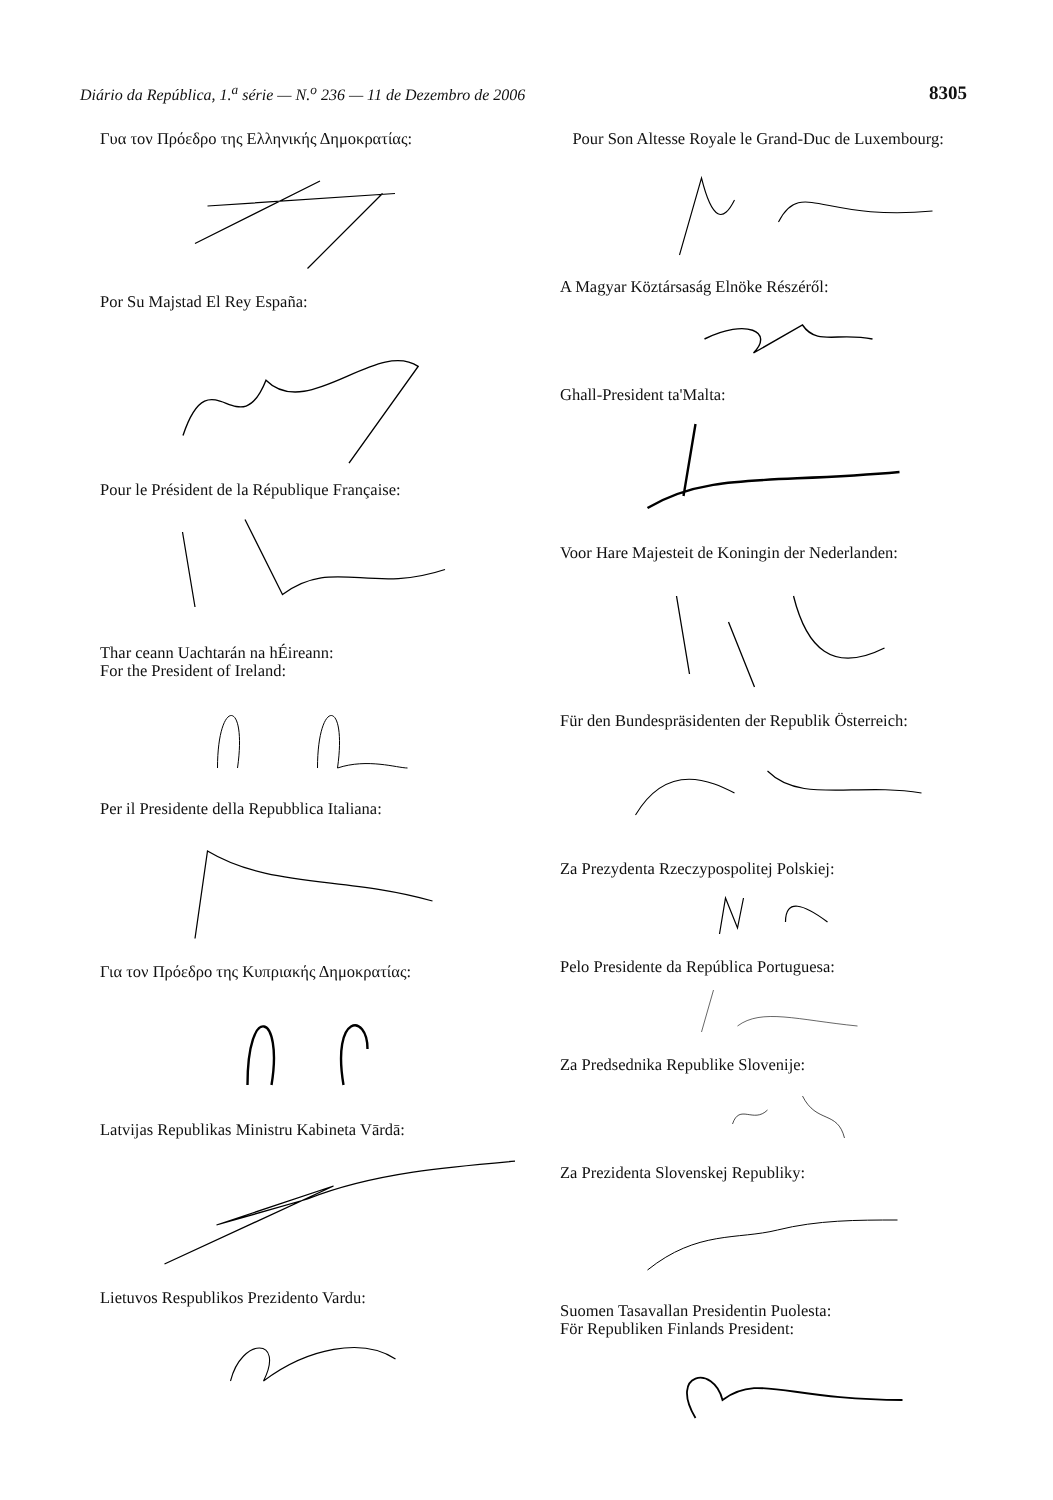Diário da República, 1.<sup>a</sup> série — N.<sup>o</sup> 236 — 11 de Dezembro de 2006 8305
Γυα τον Πρόεδρο της Ελληνικής Δημοκρατίας:
Por Su Majstad El Rey España:
Pour le Président de la République Française:
Thar ceann Uachtarán na hÉireann:
For the President of Ireland:
Per il Presidente della Repubblica Italiana:
Για τον Πρόεδρο της Κυπριακής Δημοκρατίας:
Latvijas Republikas Ministru Kabineta Vārdā:
Lietuvos Respublikos Prezidento Vardu:
Pour Son Altesse Royale le Grand-Duc de Luxembourg:
A Magyar Köztársaság Elnöke Részéről:
Ghall-President ta'Malta:
Voor Hare Majesteit de Koningin der Nederlanden:
Für den Bundespräsidenten der Republik Österreich:
Za Prezydenta Rzeczypospolitej Polskiej:
Pelo Presidente da República Portuguesa:
Za Predsednika Republike Slovenije:
Za Prezidenta Slovenskej Republiky:
Suomen Tasavallan Presidentin Puolesta:
För Republiken Finlands President: